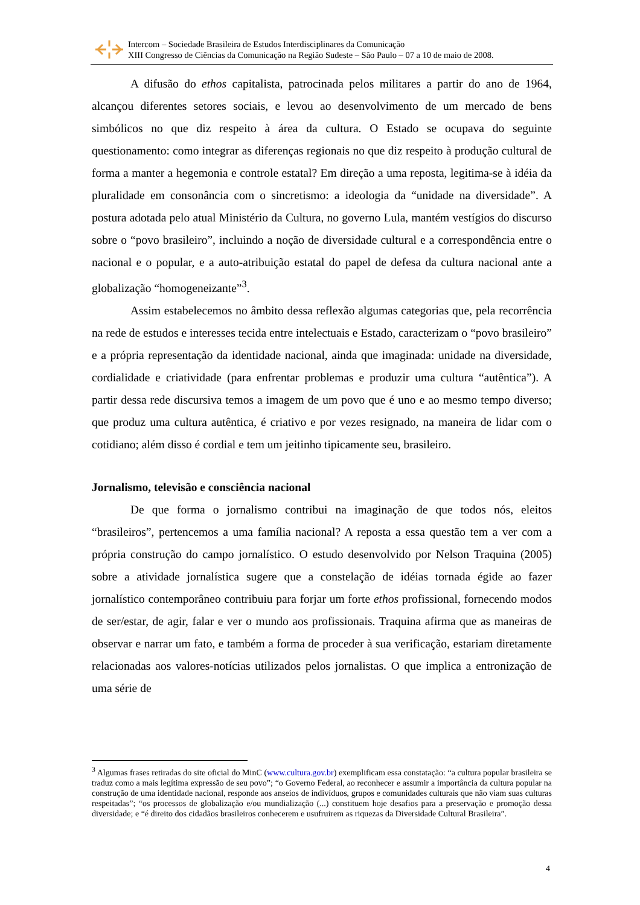Intercom – Sociedade Brasileira de Estudos Interdisciplinares da Comunicação
XIII Congresso de Ciências da Comunicação na Região Sudeste – São Paulo – 07 a 10 de maio de 2008.
A difusão do ethos capitalista, patrocinada pelos militares a partir do ano de 1964, alcançou diferentes setores sociais, e levou ao desenvolvimento de um mercado de bens simbólicos no que diz respeito à área da cultura. O Estado se ocupava do seguinte questionamento: como integrar as diferenças regionais no que diz respeito à produção cultural de forma a manter a hegemonia e controle estatal? Em direção a uma reposta, legitima-se à idéia da pluralidade em consonância com o sincretismo: a ideologia da “unidade na diversidade”. A postura adotada pelo atual Ministério da Cultura, no governo Lula, mantém vestígios do discurso sobre o “povo brasileiro”, incluindo a noção de diversidade cultural e a correspondência entre o nacional e o popular, e a auto-atribuição estatal do papel de defesa da cultura nacional ante a globalização “homogeneizante”<sup>3</sup>.
Assim estabelecemos no âmbito dessa reflexão algumas categorias que, pela recorrência na rede de estudos e interesses tecida entre intelectuais e Estado, caracterizam o “povo brasileiro” e a própria representação da identidade nacional, ainda que imaginada: unidade na diversidade, cordialidade e criatividade (para enfrentar problemas e produzir uma cultura “autêntica”). A partir dessa rede discursiva temos a imagem de um povo que é uno e ao mesmo tempo diverso; que produz uma cultura autêntica, é criativo e por vezes resignado, na maneira de lidar com o cotidiano; além disso é cordial e tem um jeitinho tipicamente seu, brasileiro.
Jornalismo, televisão e consciência nacional
De que forma o jornalismo contribui na imaginação de que todos nós, eleitos “brasileiros”, pertencemos a uma família nacional? A reposta a essa questão tem a ver com a própria construção do campo jornalístico. O estudo desenvolvido por Nelson Traquina (2005) sobre a atividade jornalística sugere que a constelação de idéias tornada égide ao fazer jornalístico contemporâneo contribuiu para forjar um forte ethos profissional, fornecendo modos de ser/estar, de agir, falar e ver o mundo aos profissionais. Traquina afirma que as maneiras de observar e narrar um fato, e também a forma de proceder à sua verificação, estariam diretamente relacionadas aos valores-notícias utilizados pelos jornalistas. O que implica a entronização de uma série de
<sup>3</sup> Algumas frases retiradas do site oficial do MinC (www.cultura.gov.br) exemplificam essa constatação: “a cultura popular brasileira se traduz como a mais legítima expressão de seu povo”; “o Governo Federal, ao reconhecer e assumir a importância da cultura popular na construção de uma identidade nacional, responde aos anseios de indivíduos, grupos e comunidades culturais que não viam suas culturas respeitadas”; “os processos de globalização e/ou mundialização (...) constituem hoje desafios para a preservação e promoção dessa diversidade; e “é direito dos cidadãos brasileiros conhecerem e usufruirem as riquezas da Diversidade Cultural Brasileira”.
4